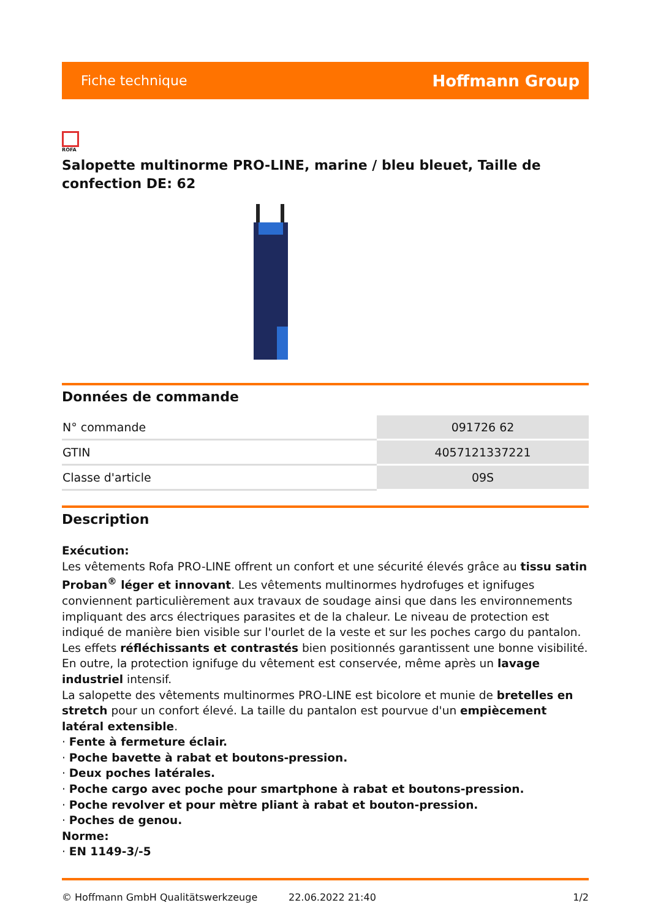Fiche technique Hoffmann Group
ROFA
Salopette multinorme PRO-LINE, marine / bleu bleuet, Taille de confection DE: 62
Données de commande
| N° commande | 091726 62 |
| GTIN | 4057121337221 |
| Classe d'article | 09S |
Description
Exécution:
Les vêtements Rofa PRO-LINE offrent un confort et une sécurité élevés grâce au tissu satin Proban<sup>®</sup> léger et innovant. Les vêtements multinormes hydrofuges et ignifuges conviennent particulièrement aux travaux de soudage ainsi que dans les environnements impliquant des arcs électriques parasites et de la chaleur. Le niveau de protection est indiqué de manière bien visible sur l'ourlet de la veste et sur les poches cargo du pantalon. Les effets réfléchissants et contrastés bien positionnés garantissent une bonne visibilité. En outre, la protection ignifuge du vêtement est conservée, même après un lavage industriel intensif.
La salopette des vêtements multinormes PRO-LINE est bicolore et munie de bretelles en stretch pour un confort élevé. La taille du pantalon est pourvue d'un empiècement latéral extensible.
· Fente à fermeture éclair.
· Poche bavette à rabat et boutons-pression.
· Deux poches latérales.
· Poche cargo avec poche pour smartphone à rabat et boutons-pression.
· Poche revolver et pour mètre pliant à rabat et bouton-pression.
· Poches de genou.
Norme:
· EN 1149-3/-5
© Hoffmann GmbH Qualitätswerkzeuge 22.06.2022 21:40 1/2